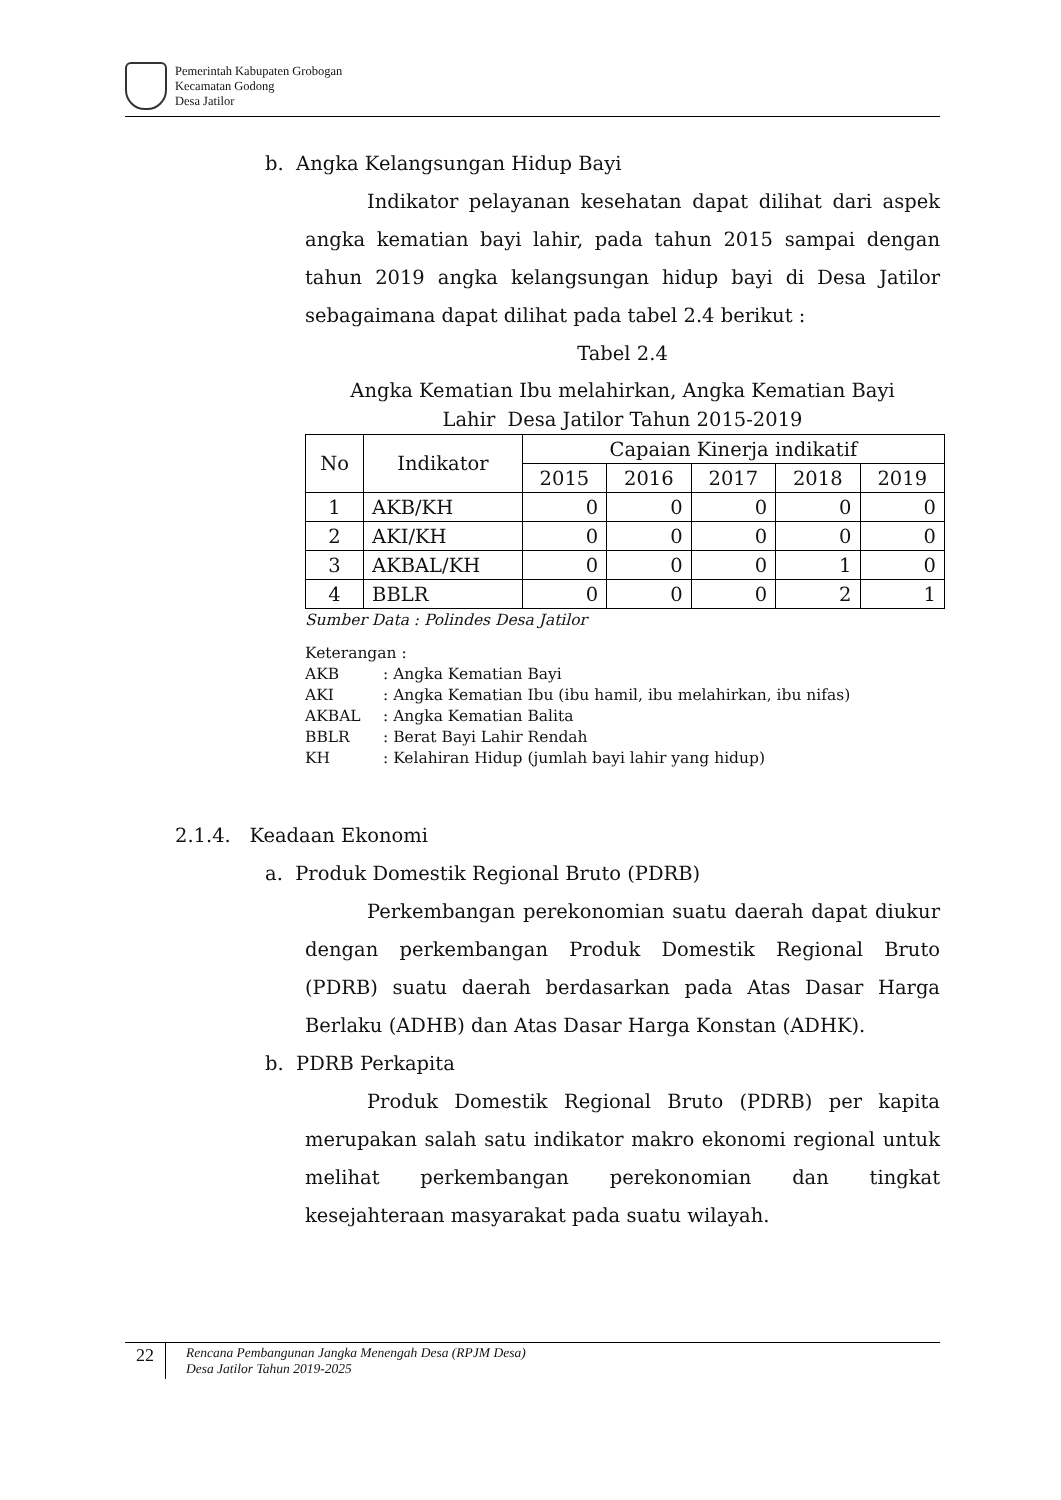Pemerintah Kabupaten Grobogan
Kecamatan Godong
Desa Jatilor
b. Angka Kelangsungan Hidup Bayi
Indikator pelayanan kesehatan dapat dilihat dari aspek angka kematian bayi lahir, pada tahun 2015 sampai dengan tahun 2019 angka kelangsungan hidup bayi di Desa Jatilor sebagaimana dapat dilihat pada tabel 2.4 berikut :
Tabel 2.4
Angka Kematian Ibu melahirkan, Angka Kematian Bayi
Lahir Desa Jatilor Tahun 2015-2019
| No | Indikator | Capaian Kinerja indikatif | | | | |
| --- | --- | --- | --- | --- | --- | --- |
| | | 2015 | 2016 | 2017 | 2018 | 2019 |
| 1 | AKB/KH | 0 | 0 | 0 | 0 | 0 |
| 2 | AKI/KH | 0 | 0 | 0 | 0 | 0 |
| 3 | AKBAL/KH | 0 | 0 | 0 | 1 | 0 |
| 4 | BBLR | 0 | 0 | 0 | 2 | 1 |
Sumber Data : Polindes Desa Jatilor
Keterangan :
AKB: Angka Kematian Bayi
AKI: Angka Kematian Ibu (ibu hamil, ibu melahirkan, ibu nifas)
AKBAL: Angka Kematian Balita
BBLR: Berat Bayi Lahir Rendah
KH: Kelahiran Hidup (jumlah bayi lahir yang hidup)
2.1.4. Keadaan Ekonomi
a. Produk Domestik Regional Bruto (PDRB)
Perkembangan perekonomian suatu daerah dapat diukur dengan perkembangan Produk Domestik Regional Bruto (PDRB) suatu daerah berdasarkan pada Atas Dasar Harga Berlaku (ADHB) dan Atas Dasar Harga Konstan (ADHK).
b. PDRB Perkapita
Produk Domestik Regional Bruto (PDRB) per kapita merupakan salah satu indikator makro ekonomi regional untuk melihat perkembangan perekonomian dan tingkat kesejahteraan masyarakat pada suatu wilayah.
22
Rencana Pembangunan Jangka Menengah Desa (RPJM Desa)
Desa Jatilor Tahun 2019-2025